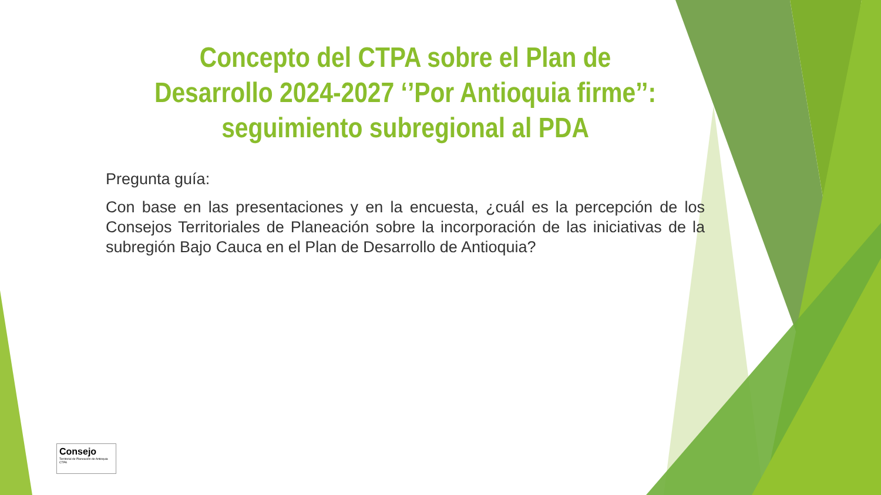Concepto del CTPA sobre el Plan de Desarrollo 2024-2027 ‘’Por Antioquia firme’’: seguimiento subregional al PDA
Pregunta guía:
Con base en las presentaciones y en la encuesta, ¿cuál es la percepción de los Consejos Territoriales de Planeación sobre la incorporación de las iniciativas de la subregión Bajo Cauca en el Plan de Desarrollo de Antioquia?
Consejo
Territorial de Planeación de Antioquia
CTPA